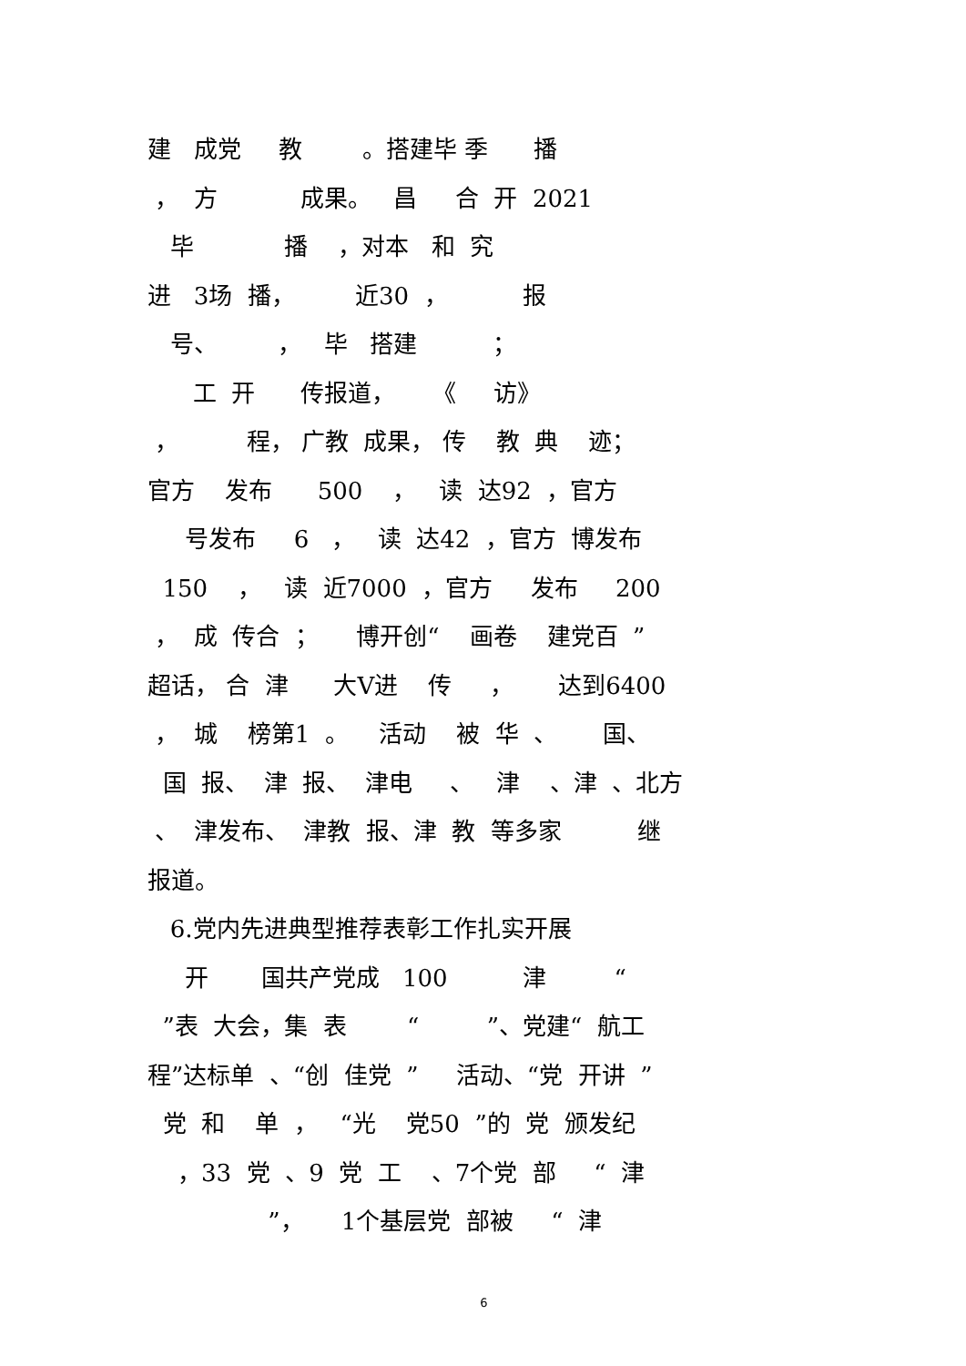建 成党 教 。搭建毕 季 播
， 方 成果。 昌 合 开 2021
毕 播 ，对本 和 究
进 3场 播， 近30 ， 报
号、 ， 毕 搭建 ；
工 开 传报道， 《 访》
， 程， 广教 成果， 传 教 典 迹；
官方 发布 500 ， 读 达92 ，官方
号发布 6 ， 读 达42 ，官方 博发布
150 ， 读 近7000 ，官方 发布 200
， 成 传合 ； 博开创“ 画卷 建党百 ”
超话， 合 津 大V进 传 ， 达到6400
， 城 榜第1 。 活动 被 华 、 国、
国 报、 津 报、 津电 、 津 、津 、北方
、 津发布、 津教 报、津 教 等多家 继
报道。
6.党内先进典型推荐表彰工作扎实开展
开 国共产党成 100 津 “
”表 大会，集 表 “ ”、党建“ 航工
程”达标单 、“创 佳党 ” 活动、“党 开讲 ”
党 和 单 ， “光 党50 ”的 党 颁发纪
，33 党 、9 党 工 、7个党 部 “ 津
”， 1个基层党 部被 “ 津
6